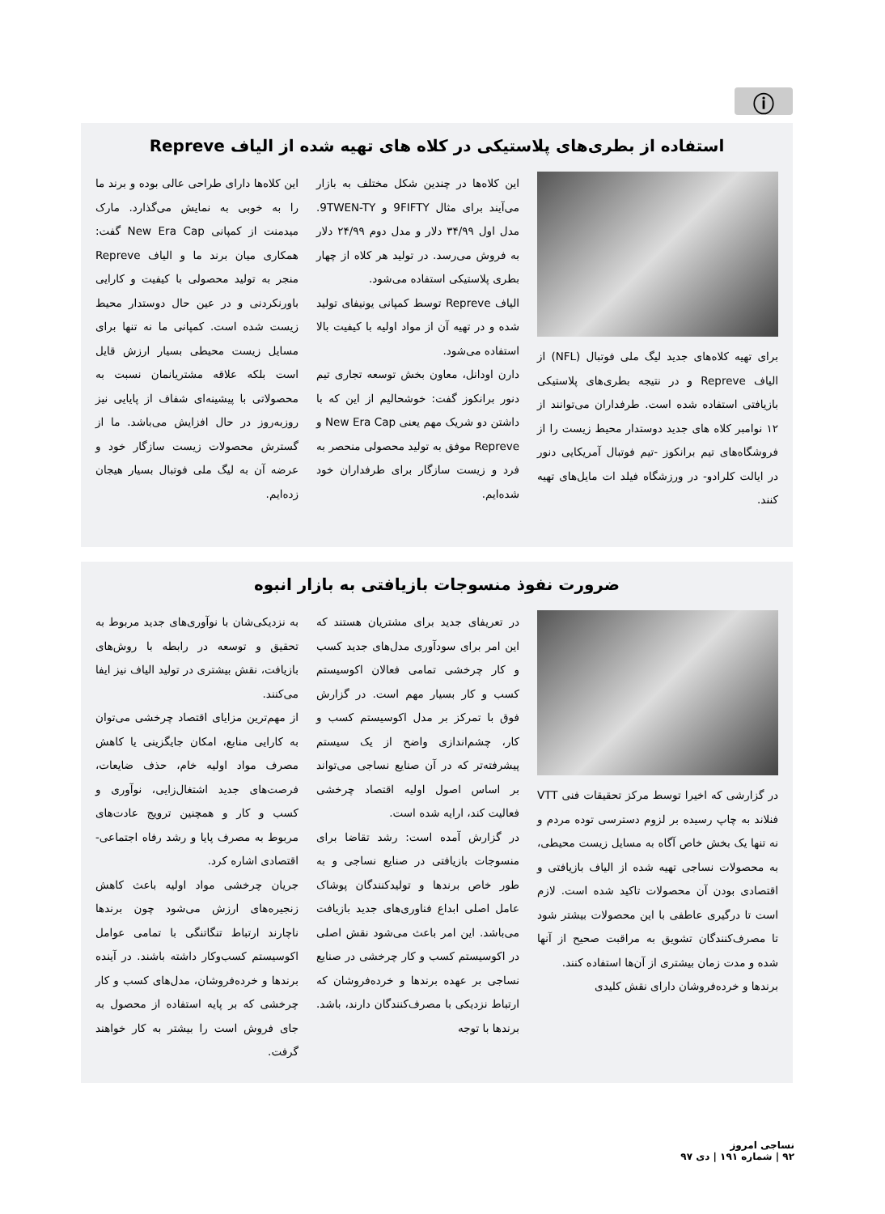ⓘ
استفاده از بطری‌های پلاستیکی در کلاه های تهیه شده از الیاف Repreve
برای تهیه کلاه‌های جدید لیگ ملی فوتبال (NFL) از الیاف Repreve و در نتیجه بطری‌های پلاستیکی بازیافتی استفاده شده است. طرفداران می‌توانند از ۱۲ نوامبر کلاه های جدید دوستدار محیط زیست را از فروشگاه‌های تیم برانکوز -تیم فوتبال آمریکایی دنور در ایالت کلرادو- در ورزشگاه فیلد ات مایل‌های تهیه کنند.
این کلاه‌ها در چندین شکل مختلف به بازار می‌آیند برای مثال 9FIFTY و 9TWEN-TY. مدل اول ۳۴/۹۹ دلار و مدل دوم ۲۴/۹۹ دلار به فروش می‌رسد. در تولید هر کلاه از چهار بطری پلاستیکی استفاده می‌شود.
الیاف Repreve توسط کمپانی یونیفای تولید شده و در تهیه آن از مواد اولیه با کیفیت بالا استفاده می‌شود.
دارن اودانل، معاون بخش توسعه تجاری تیم دنور برانکوز گفت: خوشحالیم از این که با داشتن دو شریک مهم یعنی New Era Cap و Repreve موفق به تولید محصولی منحصر به فرد و زیست سازگار برای طرفداران خود شده‌ایم.
این کلاه‌ها دارای طراحی عالی بوده و برند ما را به خوبی به نمایش می‌گذارد. مارک میدمنت از کمپانی New Era Cap گفت: همکاری میان برند ما و الیاف Repreve منجر به تولید محصولی با کیفیت و کارایی باورنکردنی و در عین حال دوستدار محیط زیست شده است. کمپانی ما نه تنها برای مسایل زیست محیطی بسیار ارزش قایل است بلکه علاقه مشتریانمان نسبت به محصولاتی با پیشینه‌ای شفاف از پایایی نیز روزبه‌روز در حال افزایش می‌باشد. ما از گسترش محصولات زیست سازگار خود و عرضه آن به لیگ ملی فوتبال بسیار هیجان زده‌ایم.
ضرورت نفوذ منسوجات بازیافتی به بازار انبوه
در گزارشی که اخیرا توسط مرکز تحقیقات فنی VTT فنلاند به چاپ رسیده بر لزوم دسترسی توده مردم و نه تنها یک بخش خاص آگاه به مسایل زیست محیطی، به محصولات نساجی تهیه شده از الیاف بازیافتی و اقتصادی بودن آن محصولات تاکید شده است. لازم است تا درگیری عاطفی با این محصولات بیشتر شود تا مصرف‌کنندگان تشویق به مراقبت صحیح از آنها شده و مدت زمان بیشتری از آن‌ها استفاده کنند.
برندها و خرده‌فروشان دارای نقش کلیدی
در تعریفای جدید برای مشتریان هستند که این امر برای سودآوری مدل‌های جدید کسب و کار چرخشی تمامی فعالان اکوسیستم کسب و کار بسیار مهم است. در گزارش فوق با تمرکز بر مدل اکوسیستم کسب و کار، چشم‌اندازی واضح از یک سیستم پیشرفته‌تر که در آن صنایع نساجی می‌تواند بر اساس اصول اولیه اقتصاد چرخشی فعالیت کند، ارایه شده است.
در گزارش آمده است: رشد تقاضا برای منسوجات بازیافتی در صنایع نساجی و به طور خاص برندها و تولیدکنندگان پوشاک عامل اصلی ابداع فناوری‌های جدید بازیافت می‌باشد. این امر باعث می‌شود نقش اصلی در اکوسیستم کسب و کار چرخشی در صنایع نساجی بر عهده برندها و خرده‌فروشان که ارتباط نزدیکی با مصرف‌کنندگان دارند، باشد. برندها با توجه
به نزدیکی‌شان با نوآوری‌های جدید مربوط به تحقیق و توسعه در رابطه با روش‌های بازیافت، نقش بیشتری در تولید الیاف نیز ایفا می‌کنند.
از مهم‌ترین مزایای اقتصاد چرخشی می‌توان به کارایی منابع، امکان جایگزینی یا کاهش مصرف مواد اولیه خام، حذف ضایعات، فرصت‌های جدید اشتغال‌زایی، نوآوری و کسب و کار و همچنین ترویج عادت‌های مربوط به مصرف پایا و رشد رفاه اجتماعی-اقتصادی اشاره کرد.
جریان چرخشی مواد اولیه باعث کاهش زنجیره‌های ارزش می‌شود چون برندها ناچارند ارتباط تنگاتنگی با تمامی عوامل اکوسیستم کسب‌وکار داشته باشند. در آینده برندها و خرده‌فروشان، مدل‌های کسب و کار چرخشی که بر پایه استفاده از محصول به جای فروش است را بیشتر به کار خواهند گرفت.
نساجی امروز
۹۲ | شماره ۱۹۱ | دی ۹۷